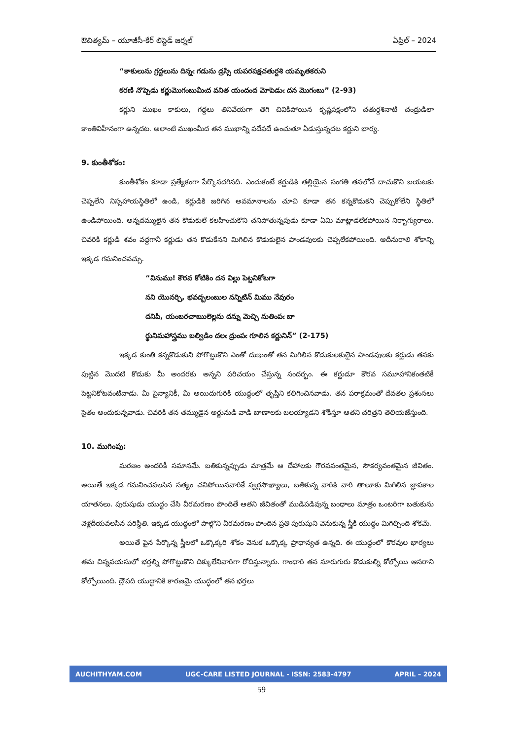ఔచిత్యమ్ – యూజీసీ-కేర్ లిస్టెడ్ జర్నల్ ఏప్రిల్ – 2024
“కాకులును గ్రద్దలును దిన్నఁ గడును డ్రస్సి యపరపక్షచతుర్దశి యమృతకరుని
కరణి నొప్పెడు కర్ణుమొగంబుమీఁద వనిత యందంద మోపెడుఁ దన మొగంబు” (2-93)
కర్ణుని ముఖం కాకులు, గద్దలు తినివేయగా తెగి చివికిపోయిన కృష్ణపక్షంలోని చతుర్దశినాటి చంద్రుడిలా కాంతివిహీనంగా ఉన్నదట. అలాంటి ముఖంమీద తన ముఖాన్ని పదేపదే ఉంచుతూ ఏడుస్తున్నదట కర్ణుని భార్య.
9. కుంతీశోకం:
కుంతీశోకం కూడా ప్రత్యేకంగా పేర్కొనదగినది. ఎందుకంటే కర్ణుడికి తల్లియైన సంగతి తనలోనే దాచుకొని బయటకు చెప్పలేని నిస్సహాయస్థితిలో ఉండి, కర్ణుడికి జరిగిన అవమానాలను చూచి కూడా తన కన్నకొడుకని చెప్పుకోలేని స్థితిలో ఉండిపోయింది. అన్నదమ్ములైన తన కొడుకులే కలహించుకొని చనిపోతున్నపుడు కూడా ఏమి మాట్లాడలేకపోయిన నిర్భాగ్యురాలు. చివరికి కర్ణుడి శవం వద్దగానీ కర్ణుడు తన కొడుకేనని మిగిలిన కొడుకులైన పాండవులకు చెప్పలేకపోయింది. ఆదీనురాలి శోకాన్ని ఇక్కడ గమనించవచ్చు.
“వినుము! కౌరవ కోటికిం దన విల్లు పెట్టనికోటగా
నని యొనర్చి, భవద్బలంబుల నన్నిటిన్ మిము నేవురం
దనిపి, యంబరచాఋలెల్లను దన్ను మెచ్చి నుతింపఁ బా
ర్థునిమహాస్త్రము బల్విడిం దలఁ ద్రుంపఁ గూలిన కర్ణునిన్” (2-175)
ఇక్కడ కుంతి కన్నకొడుకుని పోగొట్టుకొని ఎంతో దుఃఖంతో తన మిగిలిన కొడుకులకులైన పాండవులకు కర్ణుడు తనకు పుట్టిన మొదటి కొడుకు మీ అందరకు అన్నని పరిచయం చేస్తున్న సందర్భం. ఈ కర్ణుడూ కౌరవ సమూహానికంతటికీ పెట్టనికోటవంటివాడు. మీ సైన్యానికీ, మీ అయిదుగురికి యుద్ధంలో తృప్తిని కలిగించినవాడు. తన పరాక్రమంతో దేవతల ప్రశంసలు సైతం అందుకున్నవాడు. చివరికి తన తమ్ముడైన అర్జునుడి వాడి బాణాలకు బలయ్యాడని శోకిస్తూ ఆతని చరిత్రని తెలియజేస్తుంది.
10. ముగింపు:
మరణం అందరికీ సమానమే. బతికున్నప్పుడు మాత్రమే ఆ దేహాలకు గౌరవవంతమైన, సౌకర్యవంతమైన జీవితం. అయితే ఇక్కడ గమనించవలసిన సత్యం చనిపోయినవారికే స్వర్గసౌఖ్యాలు, బతికున్న వారికి వారి తాలూకు మిగిలిన జ్ఞాపకాల యాతనలు. పురుషుడు యుద్ధం చేసి వీరమరణం పొందితే ఆతని జీవితంతో ముడిపడివున్న బంధాలు మాత్రం ఒంటరిగా బతుకును వెళ్లదీయవలసిన పరిస్థితి. ఇక్కడ యుద్ధంలో పాల్గొని వీరమరణం పొందిన ప్రతి పురుషుని వెనుకున్న స్త్రీకి యుద్ధం మిగిల్చింది శోకమే.
అయితే పైన పేర్కొన్న స్త్రీలలో ఒక్కొక్కరి శోకం వెనుక ఒక్కొక్క ప్రాధాన్యత ఉన్నది. ఈ యుద్ధంలో కౌరవుల భార్యలు తమ చిన్నవయసులో భర్తల్ని పోగొట్టుకొని దిక్కులేనివారిగా రోదిస్తున్నారు. గాంధారి తన నూరుగురు కొడుకుల్ని కోల్పోయి ఆసరాని కోల్పోయింది. ద్రౌపది యుద్ధానికి కారణమై యుద్ధంలో తన భర్తలు
AUCHITHYAM.COM UGC-CARE LISTED JOURNAL - ISSN: 2583-4797 APRIL – 2024
59